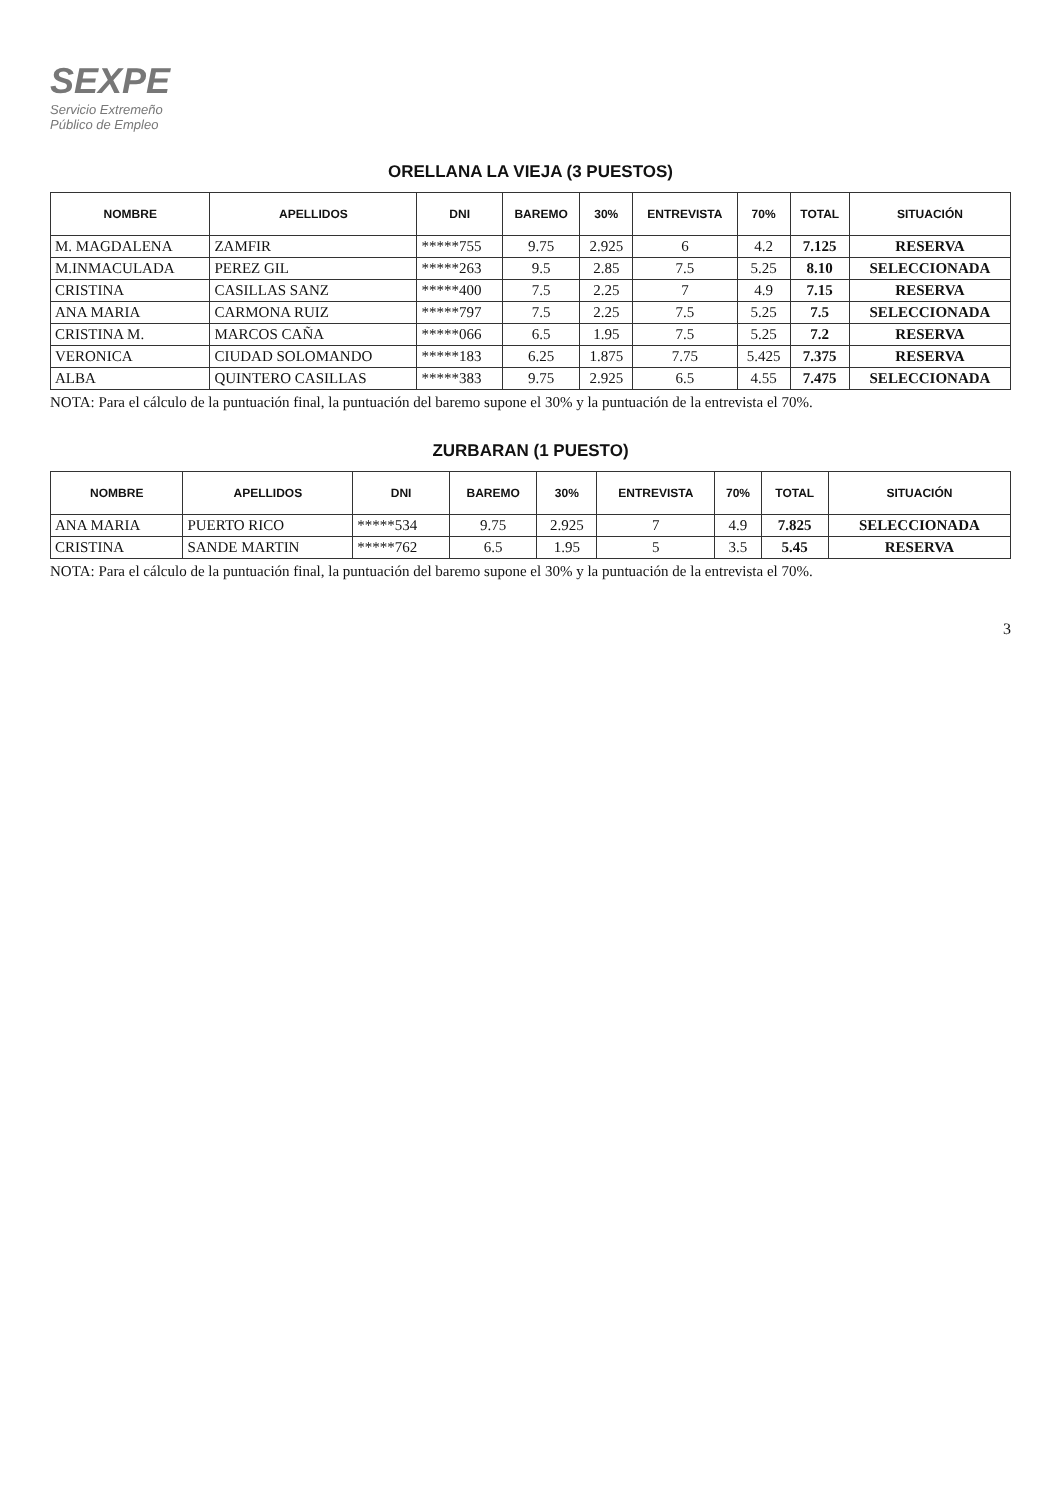SEXPE
Servicio Extremeño
Público de Empleo
ORELLANA LA VIEJA (3 PUESTOS)
| NOMBRE | APELLIDOS | DNI | BAREMO | 30% | ENTREVISTA | 70% | TOTAL | SITUACIÓN |
| --- | --- | --- | --- | --- | --- | --- | --- | --- |
| M. MAGDALENA | ZAMFIR | *****755 | 9.75 | 2.925 | 6 | 4.2 | 7.125 | RESERVA |
| M.INMACULADA | PEREZ GIL | *****263 | 9.5 | 2.85 | 7.5 | 5.25 | 8.10 | SELECCIONADA |
| CRISTINA | CASILLAS SANZ | *****400 | 7.5 | 2.25 | 7 | 4.9 | 7.15 | RESERVA |
| ANA MARIA | CARMONA RUIZ | *****797 | 7.5 | 2.25 | 7.5 | 5.25 | 7.5 | SELECCIONADA |
| CRISTINA M. | MARCOS CAÑA | *****066 | 6.5 | 1.95 | 7.5 | 5.25 | 7.2 | RESERVA |
| VERONICA | CIUDAD SOLOMANDO | *****183 | 6.25 | 1.875 | 7.75 | 5.425 | 7.375 | RESERVA |
| ALBA | QUINTERO CASILLAS | *****383 | 9.75 | 2.925 | 6.5 | 4.55 | 7.475 | SELECCIONADA |
NOTA: Para el cálculo de la puntuación final, la puntuación del baremo supone el 30% y la puntuación de la entrevista el 70%.
ZURBARAN (1 PUESTO)
| NOMBRE | APELLIDOS | DNI | BAREMO | 30% | ENTREVISTA | 70% | TOTAL | SITUACIÓN |
| --- | --- | --- | --- | --- | --- | --- | --- | --- |
| ANA MARIA | PUERTO RICO | *****534 | 9.75 | 2.925 | 7 | 4.9 | 7.825 | SELECCIONADA |
| CRISTINA | SANDE MARTIN | *****762 | 6.5 | 1.95 | 5 | 3.5 | 5.45 | RESERVA |
NOTA: Para el cálculo de la puntuación final, la puntuación del baremo supone el 30% y la puntuación de la entrevista el 70%.
3